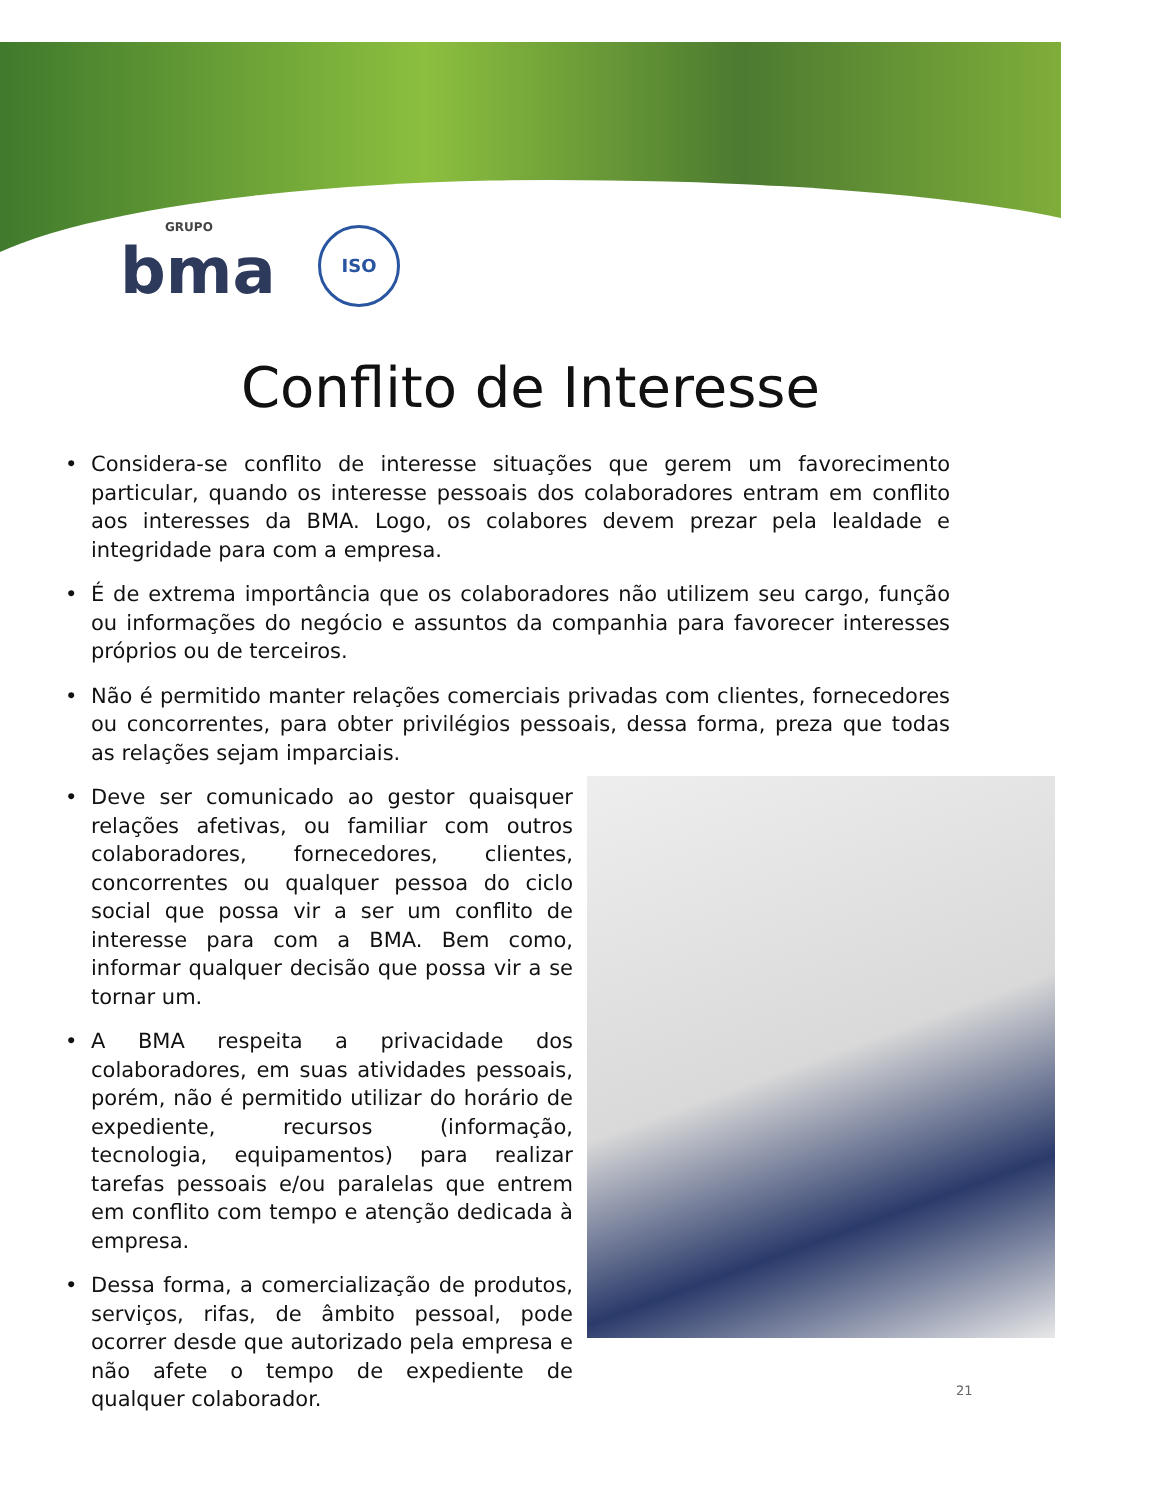GRUPO
bma
ISO
Conflito de Interesse
• Considera-se conflito de interesse situações que gerem um favorecimento particular, quando os interesse pessoais dos colaboradores entram em conflito aos interesses da BMA. Logo, os colabores devem prezar pela lealdade e integridade para com a empresa.
• É de extrema importância que os colaboradores não utilizem seu cargo, função ou informações do negócio e assuntos da companhia para favorecer interesses próprios ou de terceiros.
• Não é permitido manter relações comerciais privadas com clientes, fornecedores ou concorrentes, para obter privilégios pessoais, dessa forma, preza que todas as relações sejam imparciais.
• Deve ser comunicado ao gestor quaisquer relações afetivas, ou familiar com outros colaboradores, fornecedores, clientes, concorrentes ou qualquer pessoa do ciclo social que possa vir a ser um conflito de interesse para com a BMA. Bem como, informar qualquer decisão que possa vir a se tornar um.
• A BMA respeita a privacidade dos colaboradores, em suas atividades pessoais, porém, não é permitido utilizar do horário de expediente, recursos (informação, tecnologia, equipamentos) para realizar tarefas pessoais e/ou paralelas que entrem em conflito com tempo e atenção dedicada à empresa.
• Dessa forma, a comercialização de produtos, serviços, rifas, de âmbito pessoal, pode ocorrer desde que autorizado pela empresa e não afete o tempo de expediente de qualquer colaborador.
21